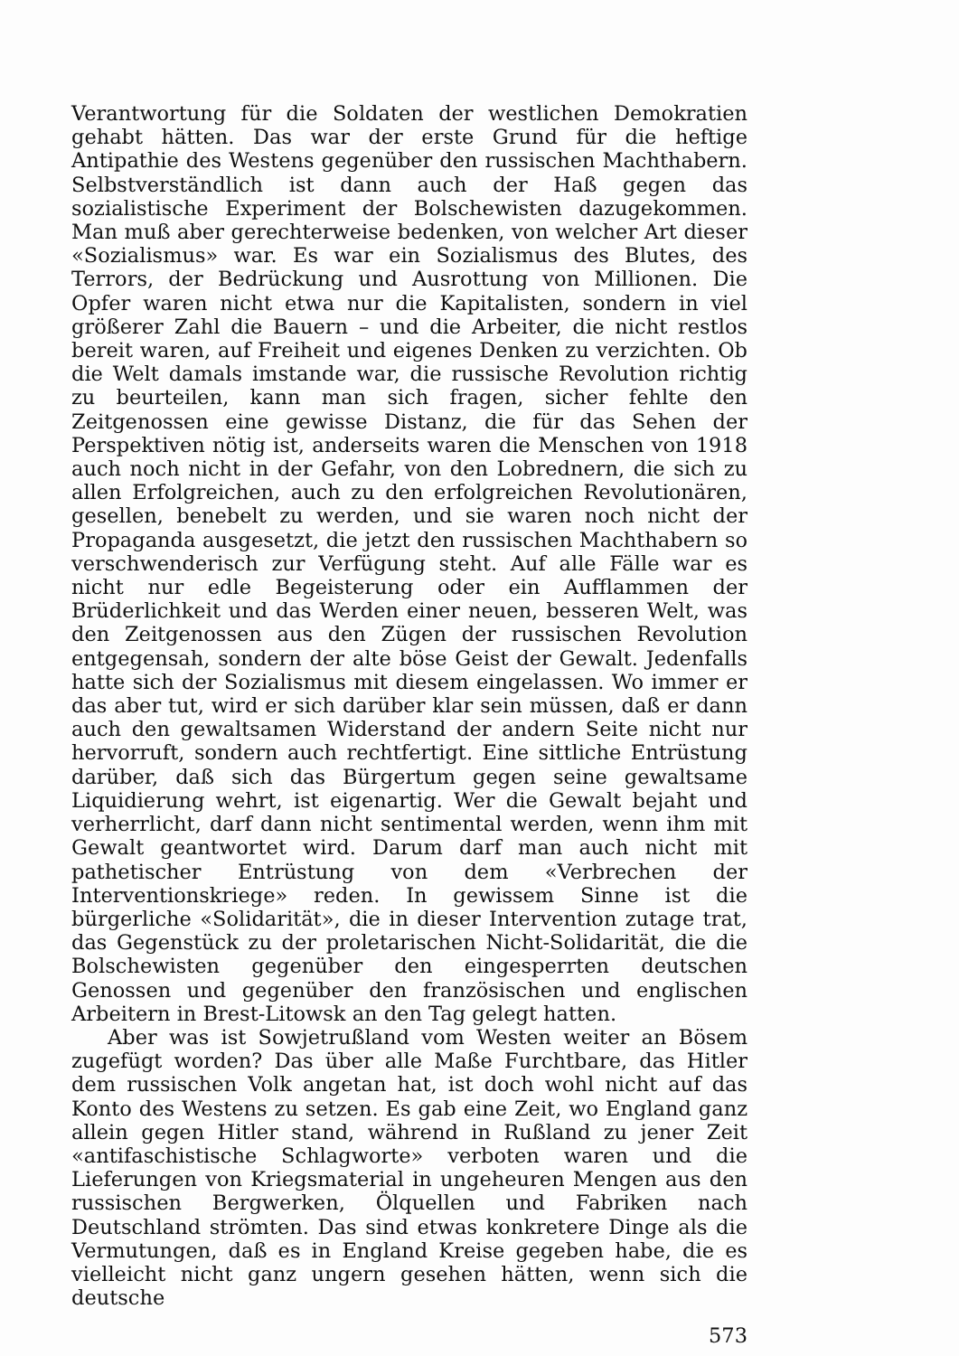Verantwortung für die Soldaten der westlichen Demokratien gehabt hätten. Das war der erste Grund für die heftige Antipathie des Westens gegenüber den russischen Machthabern. Selbstverständlich ist dann auch der Haß gegen das sozialistische Experiment der Bolschewisten dazugekommen. Man muß aber gerechterweise bedenken, von welcher Art dieser «Sozialismus» war. Es war ein Sozialismus des Blutes, des Terrors, der Bedrückung und Ausrottung von Millionen. Die Opfer waren nicht etwa nur die Kapitalisten, sondern in viel größerer Zahl die Bauern – und die Arbeiter, die nicht restlos bereit waren, auf Freiheit und eigenes Denken zu verzichten. Ob die Welt damals imstande war, die russische Revolution richtig zu beurteilen, kann man sich fragen, sicher fehlte den Zeitgenossen eine gewisse Distanz, die für das Sehen der Perspektiven nötig ist, anderseits waren die Menschen von 1918 auch noch nicht in der Gefahr, von den Lobrednern, die sich zu allen Erfolgreichen, auch zu den erfolgreichen Revolutionären, gesellen, benebelt zu werden, und sie waren noch nicht der Propaganda ausgesetzt, die jetzt den russischen Machthabern so verschwenderisch zur Verfügung steht. Auf alle Fälle war es nicht nur edle Begeisterung oder ein Aufflammen der Brüderlichkeit und das Werden einer neuen, besseren Welt, was den Zeitgenossen aus den Zügen der russischen Revolution entgegensah, sondern der alte böse Geist der Gewalt. Jedenfalls hatte sich der Sozialismus mit diesem eingelassen. Wo immer er das aber tut, wird er sich darüber klar sein müssen, daß er dann auch den gewaltsamen Widerstand der andern Seite nicht nur hervorruft, sondern auch rechtfertigt. Eine sittliche Entrüstung darüber, daß sich das Bürgertum gegen seine gewaltsame Liquidierung wehrt, ist eigenartig. Wer die Gewalt bejaht und verherrlicht, darf dann nicht sentimental werden, wenn ihm mit Gewalt geantwortet wird. Darum darf man auch nicht mit pathetischer Entrüstung von dem «Verbrechen der Interventionskriege» reden. In gewissem Sinne ist die bürgerliche «Solidarität», die in dieser Intervention zutage trat, das Gegenstück zu der proletarischen Nicht-Solidarität, die die Bolschewisten gegenüber den eingesperrten deutschen Genossen und gegenüber den französischen und englischen Arbeitern in Brest-Litowsk an den Tag gelegt hatten.
Aber was ist Sowjetrußland vom Westen weiter an Bösem zugefügt worden? Das über alle Maße Furchtbare, das Hitler dem russischen Volk angetan hat, ist doch wohl nicht auf das Konto des Westens zu setzen. Es gab eine Zeit, wo England ganz allein gegen Hitler stand, während in Rußland zu jener Zeit «antifaschistische Schlagworte» verboten waren und die Lieferungen von Kriegsmaterial in ungeheuren Mengen aus den russischen Bergwerken, Ölquellen und Fabriken nach Deutschland strömten. Das sind etwas konkretere Dinge als die Vermutungen, daß es in England Kreise gegeben habe, die es vielleicht nicht ganz ungern gesehen hätten, wenn sich die deutsche
573